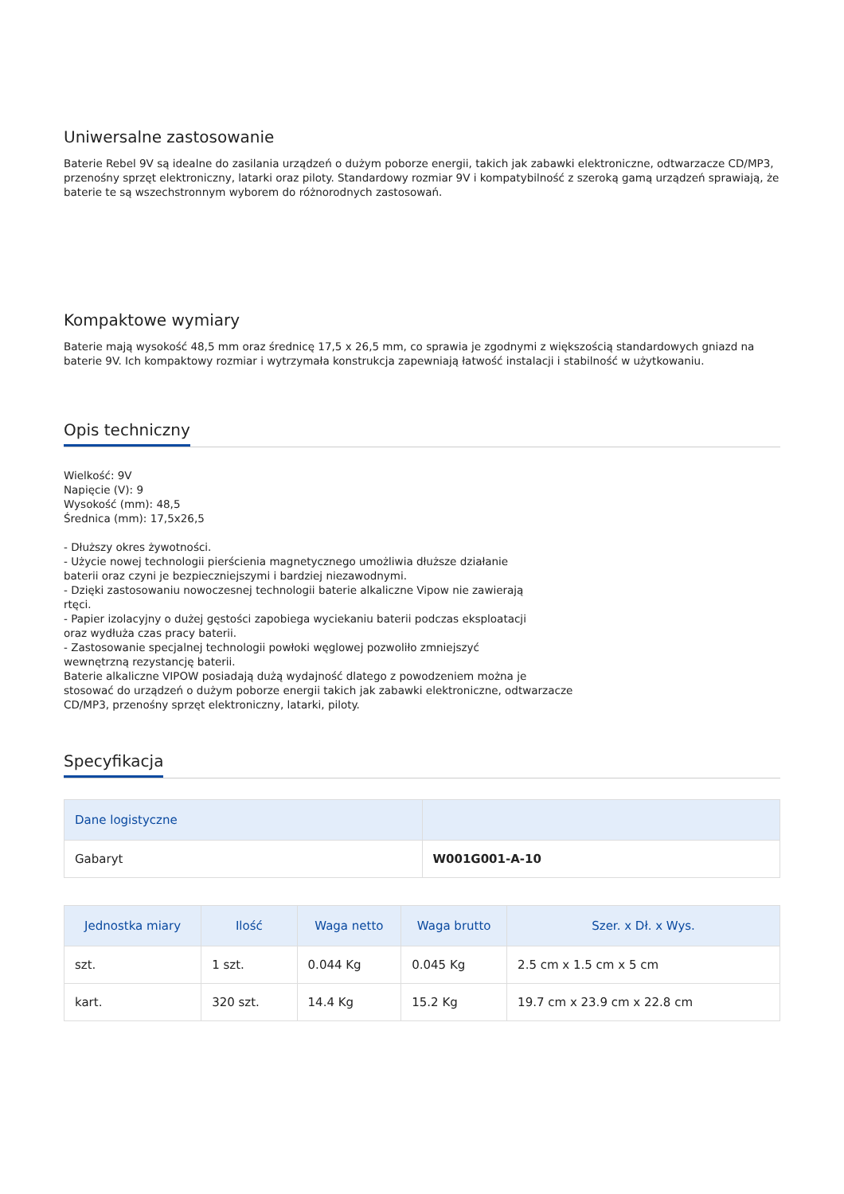Uniwersalne zastosowanie
Baterie Rebel 9V są idealne do zasilania urządzeń o dużym poborze energii, takich jak zabawki elektroniczne, odtwarzacze CD/MP3, przenośny sprzęt elektroniczny, latarki oraz piloty. Standardowy rozmiar 9V i kompatybilność z szeroką gamą urządzeń sprawiają, że baterie te są wszechstronnym wyborem do różnorodnych zastosowań.
Kompaktowe wymiary
Baterie mają wysokość 48,5 mm oraz średnicę 17,5 x 26,5 mm, co sprawia je zgodnymi z większością standardowych gniazd na baterie 9V. Ich kompaktowy rozmiar i wytrzymała konstrukcja zapewniają łatwość instalacji i stabilność w użytkowaniu.
Opis techniczny
Wielkość: 9V
Napięcie (V): 9
Wysokość (mm): 48,5
Średnica (mm): 17,5x26,5
- Dłuższy okres żywotności.
- Użycie nowej technologii pierścienia magnetycznego umożliwia dłuższe działanie
baterii oraz czyni je bezpieczniejszymi i bardziej niezawodnymi.
- Dzięki zastosowaniu nowoczesnej technologii baterie alkaliczne Vipow nie zawierają
rtęci.
- Papier izolacyjny o dużej gęstości zapobiega wyciekaniu baterii podczas eksploatacji
oraz wydłuża czas pracy baterii.
- Zastosowanie specjalnej technologii powłoki węglowej pozwoliło zmniejszyć
wewnętrzną rezystancję baterii.
Baterie alkaliczne VIPOW posiadają dużą wydajność dlatego z powodzeniem można je
stosować do urządzeń o dużym poborze energii takich jak zabawki elektroniczne, odtwarzacze
CD/MP3, przenośny sprzęt elektroniczny, latarki, piloty.
Specyfikacja
| Dane logistyczne | |
| --- | --- |
| Gabaryt | W001G001-A-10 |
| Jednostka miary | Ilość | Waga netto | Waga brutto | Szer. x Dł. x Wys. |
| --- | --- | --- | --- | --- |
| szt. | 1 szt. | 0.044 Kg | 0.045 Kg | 2.5 cm x 1.5 cm x 5 cm |
| kart. | 320 szt. | 14.4 Kg | 15.2 Kg | 19.7 cm x 23.9 cm x 22.8 cm |